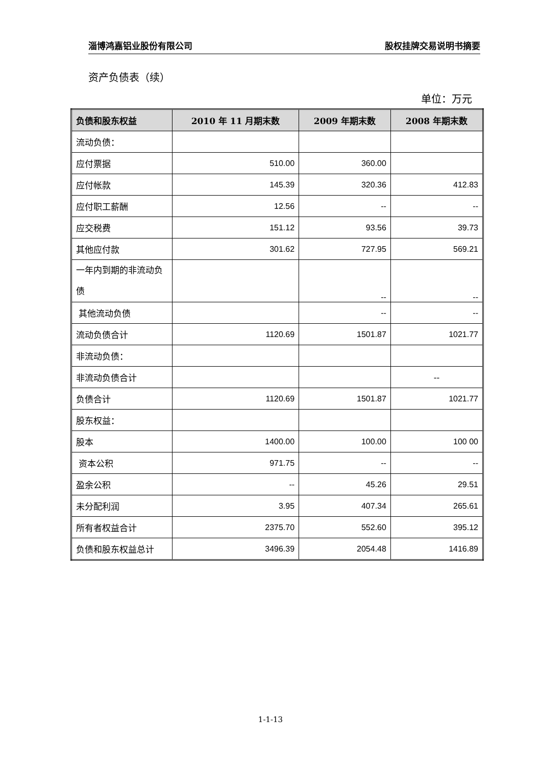淄博鸿嘉铝业股份有限公司 股权挂牌交易说明书摘要
资产负债表（续）
单位：万元
| 负债和股东权益 | 2010 年 11 月期末数 | 2009 年期末数 | 2008 年期末数 |
| --- | --- | --- | --- |
| 流动负债： | | | |
| 应付票据 | 510.00 | 360.00 | |
| 应付帐款 | 145.39 | 320.36 | 412.83 |
| 应付职工薪酬 | 12.56 | -- | -- |
| 应交税费 | 151.12 | 93.56 | 39.73 |
| 其他应付款 | 301.62 | 727.95 | 569.21 |
| 一年内到期的非流动负债 | | -- | -- |
| 其他流动负债 | | -- | -- |
| 流动负债合计 | 1120.69 | 1501.87 | 1021.77 |
| 非流动负债： | | | |
| 非流动负债合计 | | | -- |
| 负债合计 | 1120.69 | 1501.87 | 1021.77 |
| 股东权益： | | | |
| 股本 | 1400.00 | 100.00 | 100 00 |
| 资本公积 | 971.75 | -- | -- |
| 盈余公积 | -- | 45.26 | 29.51 |
| 未分配利润 | 3.95 | 407.34 | 265.61 |
| 所有者权益合计 | 2375.70 | 552.60 | 395.12 |
| 负债和股东权益总计 | 3496.39 | 2054.48 | 1416.89 |
1-1-13